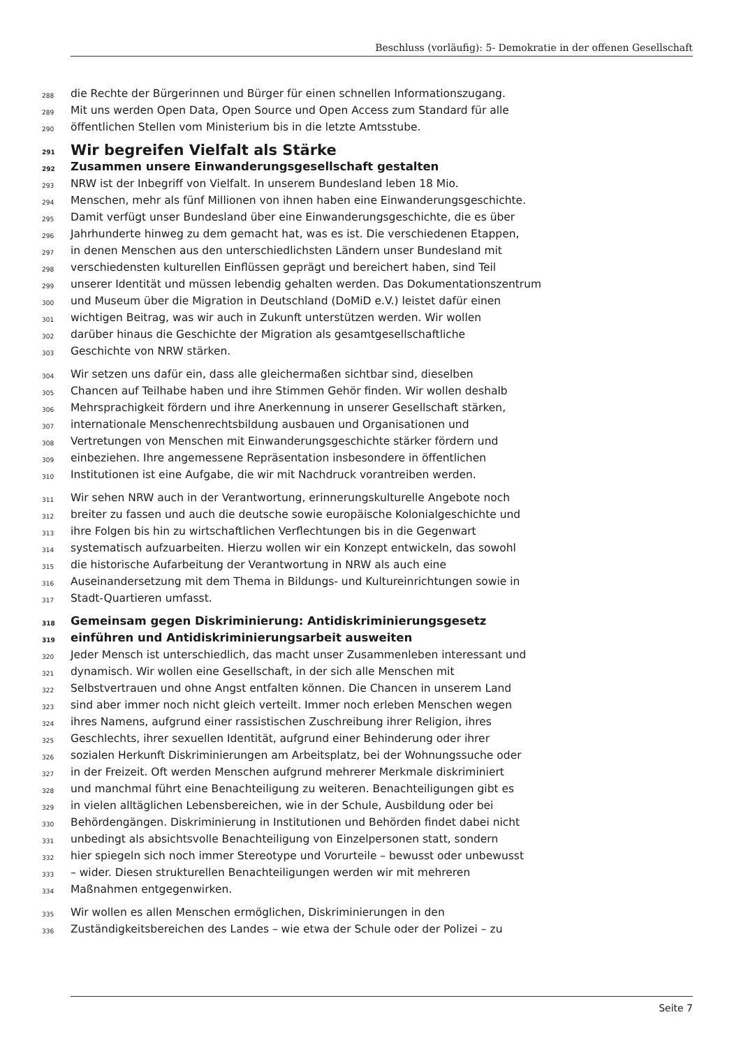Beschluss (vorläufig): 5- Demokratie in der offenen Gesellschaft
288 die Rechte der Bürgerinnen und Bürger für einen schnellen Informationszugang.
289 Mit uns werden Open Data, Open Source und Open Access zum Standard für alle
290 öffentlichen Stellen vom Ministerium bis in die letzte Amtsstube.
291 Wir begreifen Vielfalt als Stärke
292 Zusammen unsere Einwanderungsgesellschaft gestalten
293 NRW ist der Inbegriff von Vielfalt. In unserem Bundesland leben 18 Mio.
294 Menschen, mehr als fünf Millionen von ihnen haben eine Einwanderungsgeschichte.
295 Damit verfügt unser Bundesland über eine Einwanderungsgeschichte, die es über
296 Jahrhunderte hinweg zu dem gemacht hat, was es ist. Die verschiedenen Etappen,
297 in denen Menschen aus den unterschiedlichsten Ländern unser Bundesland mit
298 verschiedensten kulturellen Einflüssen geprägt und bereichert haben, sind Teil
299 unserer Identität und müssen lebendig gehalten werden. Das Dokumentationszentrum
300 und Museum über die Migration in Deutschland (DoMiD e.V.) leistet dafür einen
301 wichtigen Beitrag, was wir auch in Zukunft unterstützen werden. Wir wollen
302 darüber hinaus die Geschichte der Migration als gesamtgesellschaftliche
303 Geschichte von NRW stärken.
304 Wir setzen uns dafür ein, dass alle gleichermaßen sichtbar sind, dieselben
305 Chancen auf Teilhabe haben und ihre Stimmen Gehör finden. Wir wollen deshalb
306 Mehrsprachigkeit fördern und ihre Anerkennung in unserer Gesellschaft stärken,
307 internationale Menschenrechtsbildung ausbauen und Organisationen und
308 Vertretungen von Menschen mit Einwanderungsgeschichte stärker fördern und
309 einbeziehen. Ihre angemessene Repräsentation insbesondere in öffentlichen
310 Institutionen ist eine Aufgabe, die wir mit Nachdruck vorantreiben werden.
311 Wir sehen NRW auch in der Verantwortung, erinnerungskulturelle Angebote noch
312 breiter zu fassen und auch die deutsche sowie europäische Kolonialgeschichte und
313 ihre Folgen bis hin zu wirtschaftlichen Verflechtungen bis in die Gegenwart
314 systematisch aufzuarbeiten. Hierzu wollen wir ein Konzept entwickeln, das sowohl
315 die historische Aufarbeitung der Verantwortung in NRW als auch eine
316 Auseinandersetzung mit dem Thema in Bildungs- und Kultureinrichtungen sowie in
317 Stadt-Quartieren umfasst.
318 Gemeinsam gegen Diskriminierung: Antidiskriminierungsgesetz
319 einführen und Antidiskriminierungsarbeit ausweiten
320 Jeder Mensch ist unterschiedlich, das macht unser Zusammenleben interessant und
321 dynamisch. Wir wollen eine Gesellschaft, in der sich alle Menschen mit
322 Selbstvertrauen und ohne Angst entfalten können. Die Chancen in unserem Land
323 sind aber immer noch nicht gleich verteilt. Immer noch erleben Menschen wegen
324 ihres Namens, aufgrund einer rassistischen Zuschreibung ihrer Religion, ihres
325 Geschlechts, ihrer sexuellen Identität, aufgrund einer Behinderung oder ihrer
326 sozialen Herkunft Diskriminierungen am Arbeitsplatz, bei der Wohnungssuche oder
327 in der Freizeit. Oft werden Menschen aufgrund mehrerer Merkmale diskriminiert
328 und manchmal führt eine Benachteiligung zu weiteren. Benachteiligungen gibt es
329 in vielen alltäglichen Lebensbereichen, wie in der Schule, Ausbildung oder bei
330 Behördengängen. Diskriminierung in Institutionen und Behörden findet dabei nicht
331 unbedingt als absichtsvolle Benachteiligung von Einzelpersonen statt, sondern
332 hier spiegeln sich noch immer Stereotype und Vorurteile – bewusst oder unbewusst
333 – wider. Diesen strukturellen Benachteiligungen werden wir mit mehreren
334 Maßnahmen entgegenwirken.
335 Wir wollen es allen Menschen ermöglichen, Diskriminierungen in den
336 Zuständigkeitsbereichen des Landes – wie etwa der Schule oder der Polizei – zu
Seite 7